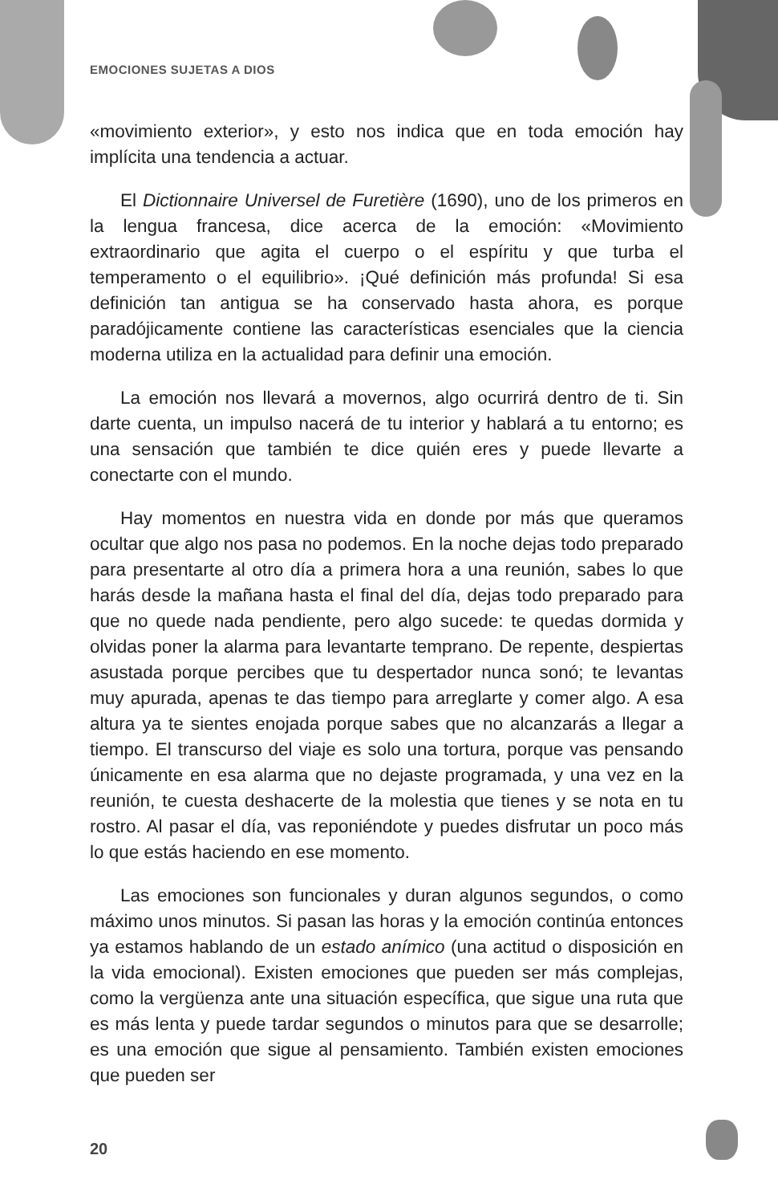EMOCIONES SUJETAS A DIOS
«movimiento exterior», y esto nos indica que en toda emoción hay implícita una tendencia a actuar.
El Dictionnaire Universel de Furetière (1690), uno de los primeros en la lengua francesa, dice acerca de la emoción: «Movimiento extraordinario que agita el cuerpo o el espíritu y que turba el temperamento o el equilibrio». ¡Qué definición más profunda! Si esa definición tan antigua se ha conservado hasta ahora, es porque paradójicamente contiene las características esenciales que la ciencia moderna utiliza en la actualidad para definir una emoción.
La emoción nos llevará a movernos, algo ocurrirá dentro de ti. Sin darte cuenta, un impulso nacerá de tu interior y hablará a tu entorno; es una sensación que también te dice quién eres y puede llevarte a conectarte con el mundo.
Hay momentos en nuestra vida en donde por más que queramos ocultar que algo nos pasa no podemos. En la noche dejas todo preparado para presentarte al otro día a primera hora a una reunión, sabes lo que harás desde la mañana hasta el final del día, dejas todo preparado para que no quede nada pendiente, pero algo sucede: te quedas dormida y olvidas poner la alarma para levantarte temprano. De repente, despiertas asustada porque percibes que tu despertador nunca sonó; te levantas muy apurada, apenas te das tiempo para arreglarte y comer algo. A esa altura ya te sientes enojada porque sabes que no alcanzarás a llegar a tiempo. El transcurso del viaje es solo una tortura, porque vas pensando únicamente en esa alarma que no dejaste programada, y una vez en la reunión, te cuesta deshacerte de la molestia que tienes y se nota en tu rostro. Al pasar el día, vas reponiéndote y puedes disfrutar un poco más lo que estás haciendo en ese momento.
Las emociones son funcionales y duran algunos segundos, o como máximo unos minutos. Si pasan las horas y la emoción continúa entonces ya estamos hablando de un estado anímico (una actitud o disposición en la vida emocional). Existen emociones que pueden ser más complejas, como la vergüenza ante una situación específica, que sigue una ruta que es más lenta y puede tardar segundos o minutos para que se desarrolle; es una emoción que sigue al pensamiento. También existen emociones que pueden ser
20